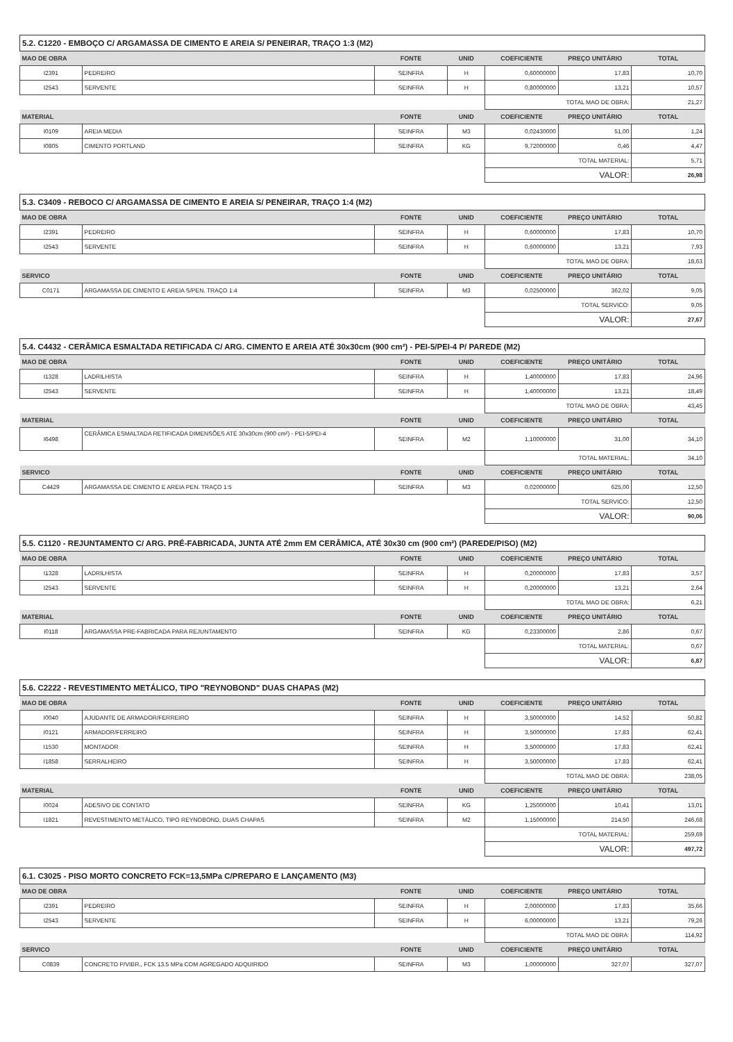5.2. C1220 - EMBOÇO C/ ARGAMASSA DE CIMENTO E AREIA S/ PENEIRAR, TRAÇO 1:3 (M2)
| MAO DE OBRA | | FONTE | UNID | COEFICIENTE | PREÇO UNITÁRIO | TOTAL |
| --- | --- | --- | --- | --- | --- | --- |
| I2391 | PEDREIRO | SEINFRA | H | 0,60000000 | 17,83 | 10,70 |
| I2543 | SERVENTE | SEINFRA | H | 0,80000000 | 13,21 | 10,57 |
| | | | | TOTAL MAO DE OBRA: | | 21,27 |
| MATERIAL | | FONTE | UNID | COEFICIENTE | PREÇO UNITÁRIO | TOTAL |
| I0109 | AREIA MEDIA | SEINFRA | M3 | 0,02430000 | 51,00 | 1,24 |
| I0805 | CIMENTO PORTLAND | SEINFRA | KG | 9,72000000 | 0,46 | 4,47 |
| | | | | TOTAL MATERIAL: | | 5,71 |
| | | | | VALOR: | | 26,98 |
5.3. C3409 - REBOCO C/ ARGAMASSA DE CIMENTO E AREIA S/ PENEIRAR, TRAÇO 1:4 (M2)
| MAO DE OBRA | | FONTE | UNID | COEFICIENTE | PREÇO UNITÁRIO | TOTAL |
| --- | --- | --- | --- | --- | --- | --- |
| I2391 | PEDREIRO | SEINFRA | H | 0,60000000 | 17,83 | 10,70 |
| I2543 | SERVENTE | SEINFRA | H | 0,60000000 | 13,21 | 7,93 |
| | | | | TOTAL MAO DE OBRA: | | 18,63 |
| SERVICO | | FONTE | UNID | COEFICIENTE | PREÇO UNITÁRIO | TOTAL |
| C0171 | ARGAMASSA DE CIMENTO E AREIA S/PEN. TRAÇO 1:4 | SEINFRA | M3 | 0,02500000 | 362,02 | 9,05 |
| | | | | TOTAL SERVICO: | | 9,05 |
| | | | | VALOR: | | 27,67 |
5.4. C4432 - CERÂMICA ESMALTADA RETIFICADA C/ ARG. CIMENTO E AREIA ATÉ 30x30cm (900 cm²) - PEI-5/PEI-4 P/ PAREDE (M2)
| MAO DE OBRA | | FONTE | UNID | COEFICIENTE | PREÇO UNITÁRIO | TOTAL |
| --- | --- | --- | --- | --- | --- | --- |
| I1328 | LADRILHISTA | SEINFRA | H | 1,40000000 | 17,83 | 24,96 |
| I2543 | SERVENTE | SEINFRA | H | 1,40000000 | 13,21 | 18,49 |
| | | | | TOTAL MAO DE OBRA: | | 43,45 |
| MATERIAL | | FONTE | UNID | COEFICIENTE | PREÇO UNITÁRIO | TOTAL |
| I6498 | CERÂMICA ESMALTADA RETIFICADA DIMENSÕES ATÉ 30x30cm (900 cm²) - PEI-5/PEI-4 | SEINFRA | M2 | 1,10000000 | 31,00 | 34,10 |
| | | | | TOTAL MATERIAL: | | 34,10 |
| SERVICO | | FONTE | UNID | COEFICIENTE | PREÇO UNITÁRIO | TOTAL |
| C4429 | ARGAMASSA DE CIMENTO E AREIA PEN. TRAÇO 1:5 | SEINFRA | M3 | 0,02000000 | 625,00 | 12,50 |
| | | | | TOTAL SERVICO: | | 12,50 |
| | | | | VALOR: | | 90,06 |
5.5. C1120 - REJUNTAMENTO C/ ARG. PRÉ-FABRICADA, JUNTA ATÉ 2mm EM CERÂMICA, ATÉ 30x30 cm (900 cm²) (PAREDE/PISO) (M2)
| MAO DE OBRA | | FONTE | UNID | COEFICIENTE | PREÇO UNITÁRIO | TOTAL |
| --- | --- | --- | --- | --- | --- | --- |
| I1328 | LADRILHISTA | SEINFRA | H | 0,20000000 | 17,83 | 3,57 |
| I2543 | SERVENTE | SEINFRA | H | 0,20000000 | 13,21 | 2,64 |
| | | | | TOTAL MAO DE OBRA: | | 6,21 |
| MATERIAL | | FONTE | UNID | COEFICIENTE | PREÇO UNITÁRIO | TOTAL |
| I0118 | ARGAMASSA PRE-FABRICADA PARA REJUNTAMENTO | SEINFRA | KG | 0,23300000 | 2,86 | 0,67 |
| | | | | TOTAL MATERIAL: | | 0,67 |
| | | | | VALOR: | | 6,87 |
5.6. C2222 - REVESTIMENTO METÁLICO, TIPO "REYNOBOND" DUAS CHAPAS (M2)
| MAO DE OBRA | | FONTE | UNID | COEFICIENTE | PREÇO UNITÁRIO | TOTAL |
| --- | --- | --- | --- | --- | --- | --- |
| I0040 | AJUDANTE DE ARMADOR/FERREIRO | SEINFRA | H | 3,50000000 | 14,52 | 50,82 |
| I0121 | ARMADOR/FERREIRO | SEINFRA | H | 3,50000000 | 17,83 | 62,41 |
| I1530 | MONTADOR | SEINFRA | H | 3,50000000 | 17,83 | 62,41 |
| I1858 | SERRALHEIRO | SEINFRA | H | 3,50000000 | 17,83 | 62,41 |
| | | | | TOTAL MAO DE OBRA: | | 238,05 |
| MATERIAL | | FONTE | UNID | COEFICIENTE | PREÇO UNITÁRIO | TOTAL |
| I0024 | ADESIVO DE CONTATO | SEINFRA | KG | 1,25000000 | 10,41 | 13,01 |
| I1821 | REVESTIMENTO METÁLICO, TIPO REYNOBOND, DUAS CHAPAS | SEINFRA | M2 | 1,15000000 | 214,50 | 246,68 |
| | | | | TOTAL MATERIAL: | | 259,69 |
| | | | | VALOR: | | 497,72 |
6.1. C3025 - PISO MORTO CONCRETO FCK=13,5MPa C/PREPARO E LANÇAMENTO (M3)
| MAO DE OBRA | | FONTE | UNID | COEFICIENTE | PREÇO UNITÁRIO | TOTAL |
| --- | --- | --- | --- | --- | --- | --- |
| I2391 | PEDREIRO | SEINFRA | H | 2,00000000 | 17,83 | 35,66 |
| I2543 | SERVENTE | SEINFRA | H | 6,00000000 | 13,21 | 79,26 |
| | | | | TOTAL MAO DE OBRA: | | 114,92 |
| SERVICO | | FONTE | UNID | COEFICIENTE | PREÇO UNITÁRIO | TOTAL |
| C0839 | CONCRETO P/VIBR., FCK 13.5 MPa COM AGREGADO ADQUIRIDO | SEINFRA | M3 | 1,00000000 | 327,07 | 327,07 |